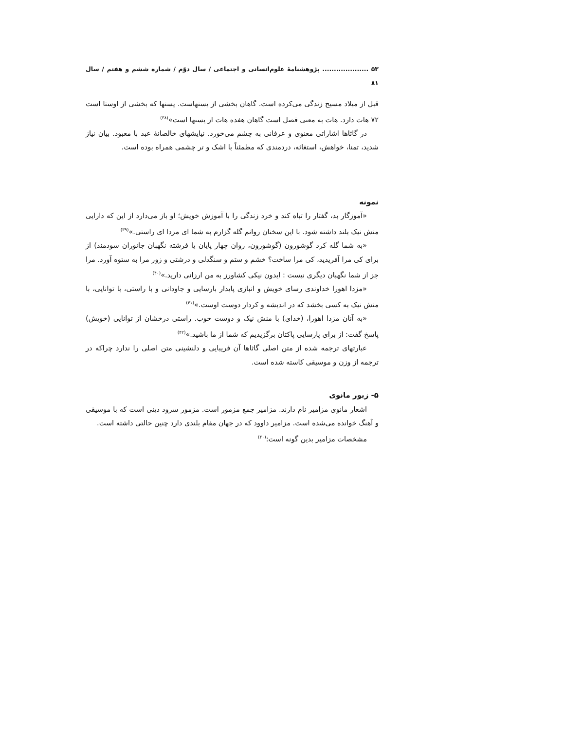۵۳ .................... پژوهشنامهٔ علوم‌انسانی و اجتماعی / سال دوّم / شماره ششم و هفتم / سال ۸۱
قبل از میلاد مسیح زندگی می‌کرده است. گاهان بخشی از یسنهاست. یسنها که بخشی از اوستا است ۷۲ هات دارد. هات به معنی فصل است گاهان هفده هات از یسنها است»<sup>(۳۸)</sup>
در گاثاها اشاراتی معنوی و عرفانی به چشم می‌خورد. نیایشهای خالصانهٔ عبد با معبود. بیان نیاز شدید، تمنا، خواهش، استغاثه، دردمندی که مطمئناً با اشک و تر چشمی همراه بوده است.
نمونه
«آموزگار بد، گفتار را تباه کند و خرد زندگی را با آموزش خویش؛ او باز می‌دارد از این که دارایی منش نیک بلند داشته شود. با این سخنان روانم گله گزارم به شما ای مزدا ای راستی.»<sup>(۳۹)</sup>
«به شما گله کرد گوشورون (گوشورون، روان چهار پایان یا فرشته نگهبان جانوران سودمند) از برای کی مرا آفریدید، کی مرا ساخت؟ خشم و ستم و سنگدلی و درشتی و زور مرا به ستوه آورد. مرا جز از شما نگهبان دیگری نیست : ایدون نیکی کشاورز به من ارزانی دارید.»<sup>(۴۰)</sup>
«مزدا اهورا خداوندی رسای خویش و انبازی پایدار بارسایی و جاودانی و با راستی، با توانایی، با منش نیک به کسی بخشد که در اندیشه و کردار دوست اوست.»<sup>(۴۱)</sup>
«به آنان مزدا اهورا، (خدای) با منش نیک و دوست خوب. راستی درخشان از توانایی (خویش) پاسخ گفت: از برای پارسایی پاکتان برگزیدیم که شما از ما باشید.»<sup>(۴۲)</sup>
عبارتهای ترجمه شده از متن اصلی گاثاها آن فریبایی و دلنشینی متن اصلی را ندارد چراکه در ترجمه از وزن و موسیقی کاسته شده است.
۵- زبور مانوی
اشعار مانوی مزامیر نام دارند. مزامیر جمع مزمور است. مزمور سرود دینی است که با موسیقی و آهنگ خوانده می‌شده است. مزامیر داوود که در جهان مقام بلندی دارد چنین حالتی داشته است.
مشخصات مزامیر بدین گونه است:<sup>(۴۰)</sup>